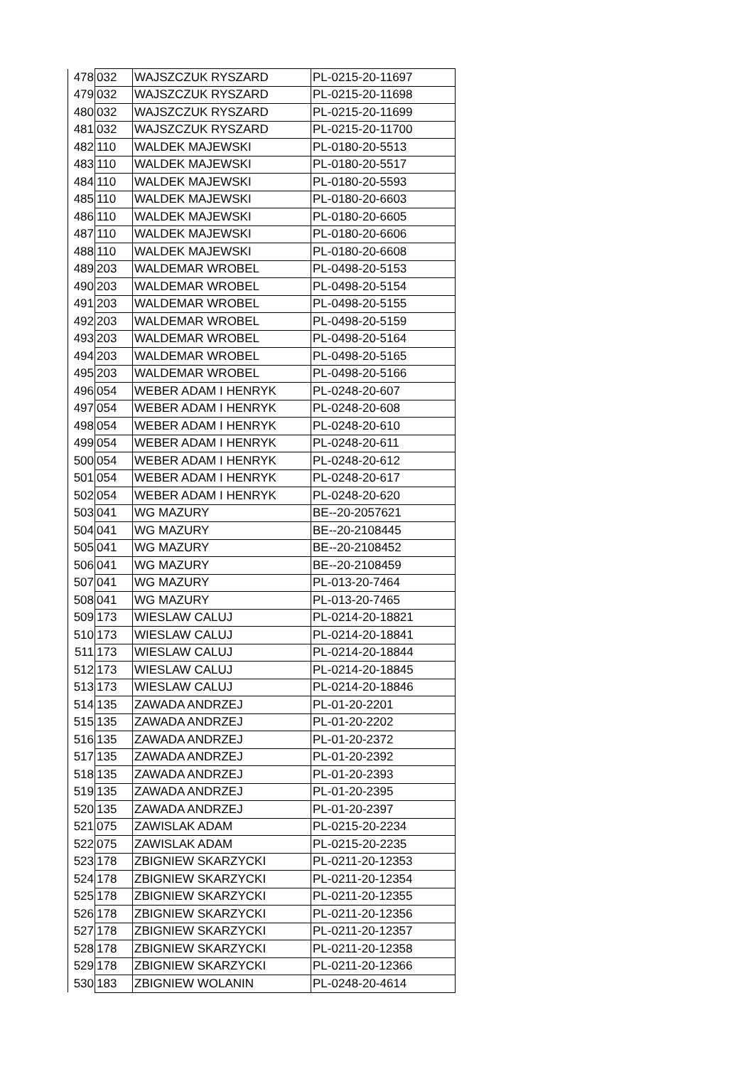| 478 | 032 | WAJSZCZUK RYSZARD | PL-0215-20-11697 |
| 479 | 032 | WAJSZCZUK RYSZARD | PL-0215-20-11698 |
| 480 | 032 | WAJSZCZUK RYSZARD | PL-0215-20-11699 |
| 481 | 032 | WAJSZCZUK RYSZARD | PL-0215-20-11700 |
| 482 | 110 | WALDEK MAJEWSKI | PL-0180-20-5513 |
| 483 | 110 | WALDEK MAJEWSKI | PL-0180-20-5517 |
| 484 | 110 | WALDEK MAJEWSKI | PL-0180-20-5593 |
| 485 | 110 | WALDEK MAJEWSKI | PL-0180-20-6603 |
| 486 | 110 | WALDEK MAJEWSKI | PL-0180-20-6605 |
| 487 | 110 | WALDEK MAJEWSKI | PL-0180-20-6606 |
| 488 | 110 | WALDEK MAJEWSKI | PL-0180-20-6608 |
| 489 | 203 | WALDEMAR WROBEL | PL-0498-20-5153 |
| 490 | 203 | WALDEMAR WROBEL | PL-0498-20-5154 |
| 491 | 203 | WALDEMAR WROBEL | PL-0498-20-5155 |
| 492 | 203 | WALDEMAR WROBEL | PL-0498-20-5159 |
| 493 | 203 | WALDEMAR WROBEL | PL-0498-20-5164 |
| 494 | 203 | WALDEMAR WROBEL | PL-0498-20-5165 |
| 495 | 203 | WALDEMAR WROBEL | PL-0498-20-5166 |
| 496 | 054 | WEBER ADAM I HENRYK | PL-0248-20-607 |
| 497 | 054 | WEBER ADAM I HENRYK | PL-0248-20-608 |
| 498 | 054 | WEBER ADAM I HENRYK | PL-0248-20-610 |
| 499 | 054 | WEBER ADAM I HENRYK | PL-0248-20-611 |
| 500 | 054 | WEBER ADAM I HENRYK | PL-0248-20-612 |
| 501 | 054 | WEBER ADAM I HENRYK | PL-0248-20-617 |
| 502 | 054 | WEBER ADAM I HENRYK | PL-0248-20-620 |
| 503 | 041 | WG MAZURY | BE--20-2057621 |
| 504 | 041 | WG MAZURY | BE--20-2108445 |
| 505 | 041 | WG MAZURY | BE--20-2108452 |
| 506 | 041 | WG MAZURY | BE--20-2108459 |
| 507 | 041 | WG MAZURY | PL-013-20-7464 |
| 508 | 041 | WG MAZURY | PL-013-20-7465 |
| 509 | 173 | WIESLAW CALUJ | PL-0214-20-18821 |
| 510 | 173 | WIESLAW CALUJ | PL-0214-20-18841 |
| 511 | 173 | WIESLAW CALUJ | PL-0214-20-18844 |
| 512 | 173 | WIESLAW CALUJ | PL-0214-20-18845 |
| 513 | 173 | WIESLAW CALUJ | PL-0214-20-18846 |
| 514 | 135 | ZAWADA ANDRZEJ | PL-01-20-2201 |
| 515 | 135 | ZAWADA ANDRZEJ | PL-01-20-2202 |
| 516 | 135 | ZAWADA ANDRZEJ | PL-01-20-2372 |
| 517 | 135 | ZAWADA ANDRZEJ | PL-01-20-2392 |
| 518 | 135 | ZAWADA ANDRZEJ | PL-01-20-2393 |
| 519 | 135 | ZAWADA ANDRZEJ | PL-01-20-2395 |
| 520 | 135 | ZAWADA ANDRZEJ | PL-01-20-2397 |
| 521 | 075 | ZAWISLAK ADAM | PL-0215-20-2234 |
| 522 | 075 | ZAWISLAK ADAM | PL-0215-20-2235 |
| 523 | 178 | ZBIGNIEW SKARZYCKI | PL-0211-20-12353 |
| 524 | 178 | ZBIGNIEW SKARZYCKI | PL-0211-20-12354 |
| 525 | 178 | ZBIGNIEW SKARZYCKI | PL-0211-20-12355 |
| 526 | 178 | ZBIGNIEW SKARZYCKI | PL-0211-20-12356 |
| 527 | 178 | ZBIGNIEW SKARZYCKI | PL-0211-20-12357 |
| 528 | 178 | ZBIGNIEW SKARZYCKI | PL-0211-20-12358 |
| 529 | 178 | ZBIGNIEW SKARZYCKI | PL-0211-20-12366 |
| 530 | 183 | ZBIGNIEW WOLANIN | PL-0248-20-4614 |